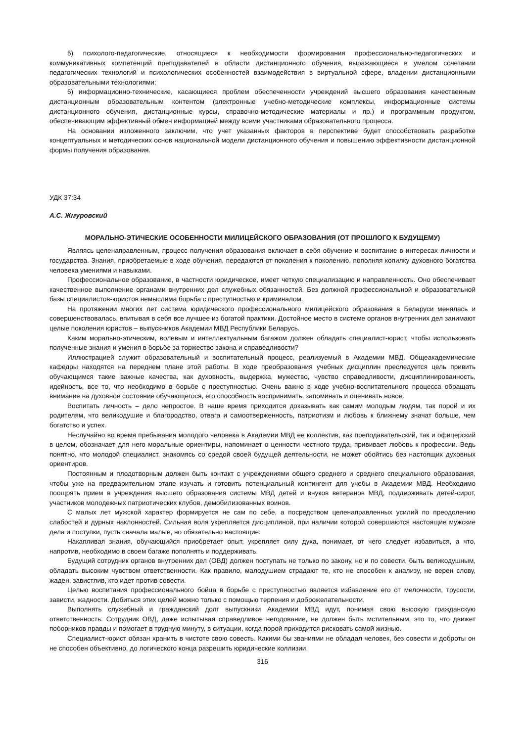5) психолого-педагогические, относящиеся к необходимости формирования профессионально-педагогических и коммуникативных компетенций преподавателей в области дистанционного обучения, выражающиеся в умелом сочетании педагогических технологий и психологических особенностей взаимодействия в виртуальной сфере, владении дистанционными образовательными технологиями;
6) информационно-технические, касающиеся проблем обеспеченности учреждений высшего образования качественным дистанционным образовательным контентом (электронные учебно-методические комплексы, информационные системы дистанционного обучения, дистанционные курсы, справочно-методические материалы и пр.) и программным продуктом, обеспечивающим эффективный обмен информацией между всеми участниками образовательного процесса.
На основании изложенного заключим, что учет указанных факторов в перспективе будет способствовать разработке концептуальных и методических основ национальной модели дистанционного обучения и повышению эффективности дистанционной формы получения образования.
УДК 37:34
А.С. Жмуровский
МОРАЛЬНО-ЭТИЧЕСКИЕ ОСОБЕННОСТИ МИЛИЦЕЙСКОГО ОБРАЗОВАНИЯ (ОТ ПРОШЛОГО К БУДУЩЕМУ)
Являясь целенаправленным, процесс получения образования включает в себя обучение и воспитание в интересах личности и государства. Знания, приобретаемые в ходе обучения, передаются от поколения к поколению, пополняя копилку духовного богатства человека умениями и навыками.
Профессиональное образование, в частности юридическое, имеет четкую специализацию и направленность. Оно обеспечивает качественное выполнение органами внутренних дел служебных обязанностей. Без должной профессиональной и образовательной базы специалистов-юристов немыслима борьба с преступностью и криминалом.
На протяжении многих лет система юридического профессионального милицейского образования в Беларуси менялась и совершенствовалась, впитывая в себя все лучшее из богатой практики. Достойное место в системе органов внутренних дел занимают целые поколения юристов – выпускников Академии МВД Республики Беларусь.
Каким морально-этическим, волевым и интеллектуальным багажом должен обладать специалист-юрист, чтобы использовать полученные знания и умения в борьбе за торжество закона и справедливости?
Иллюстрацией служит образовательный и воспитательный процесс, реализуемый в Академии МВД. Общеакадемические кафедры находятся на переднем плане этой работы. В ходе преобразования учебных дисциплин преследуется цель привить обучающимся такие важные качества, как духовность, выдержка, мужество, чувство справедливости, дисциплинированность, идейность, все то, что необходимо в борьбе с преступностью. Очень важно в ходе учебно-воспитательного процесса обращать внимание на духовное состояние обучающегося, его способность воспринимать, запоминать и оценивать новое.
Воспитать личность – дело непростое. В наше время приходится доказывать как самим молодым людям, так порой и их родителям, что великодушие и благородство, отвага и самоотверженность, патриотизм и любовь к ближнему значат больше, чем богатство и успех.
Неслучайно во время пребывания молодого человека в Академии МВД ее коллектив, как преподавательский, так и офицерский в целом, обозначает для него моральные ориентиры, напоминает о ценности честного труда, прививает любовь к профессии. Ведь понятно, что молодой специалист, знакомясь со средой своей будущей деятельности, не может обойтись без настоящих духовных ориентиров.
Постоянным и плодотворным должен быть контакт с учреждениями общего среднего и среднего специального образования, чтобы уже на предварительном этапе изучать и готовить потенциальный контингент для учебы в Академии МВД. Необходимо поощрять прием в учреждения высшего образования системы МВД детей и внуков ветеранов МВД, поддерживать детей-сирот, участников молодежных патриотических клубов, демобилизованных воинов.
С малых лет мужской характер формируется не сам по себе, а посредством целенаправленных усилий по преодолению слабостей и дурных наклонностей. Сильная воля укрепляется дисциплиной, при наличии которой совершаются настоящие мужские дела и поступки, пусть сначала малые, но обязательно настоящие.
Накапливая знания, обучающийся приобретает опыт, укрепляет силу духа, понимает, от чего следует избавиться, а что, напротив, необходимо в своем багаже пополнять и поддерживать.
Будущий сотрудник органов внутренних дел (ОВД) должен поступать не только по закону, но и по совести, быть великодушным, обладать высоким чувством ответственности. Как правило, малодушием страдают те, кто не способен к анализу, не верен слову, жаден, завистлив, кто идет против совести.
Целью воспитания профессионального бойца в борьбе с преступностью является избавление его от мелочности, трусости, зависти, жадности. Добиться этих целей можно только с помощью терпения и доброжелательности.
Выполнять служебный и гражданский долг выпускники Академии МВД идут, понимая свою высокую гражданскую ответственность. Сотрудник ОВД, даже испытывая справедливое негодование, не должен быть мстительным, это то, что движет поборников правды и помогает в трудную минуту, в ситуации, когда порой приходится рисковать самой жизнью.
Специалист-юрист обязан хранить в чистоте свою совесть. Какими бы званиями не обладал человек, без совести и доброты он не способен объективно, до логического конца разрешить юридические коллизии.
316